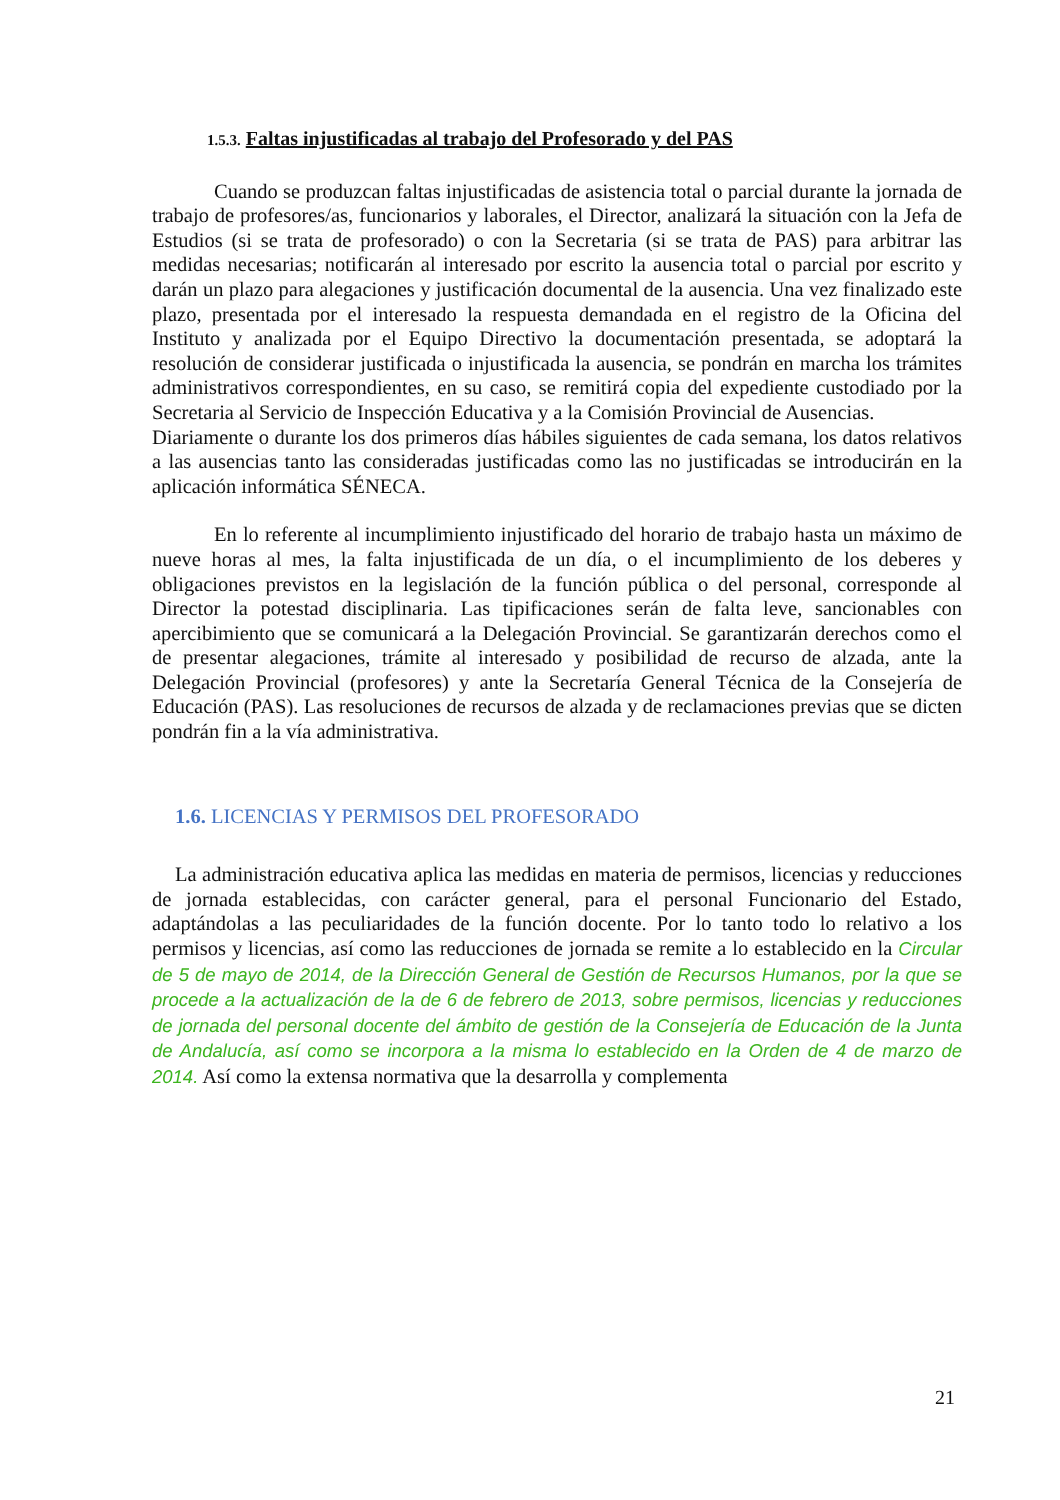1.5.3. Faltas injustificadas al trabajo del Profesorado y del PAS
Cuando se produzcan faltas injustificadas de asistencia total o parcial durante la jornada de trabajo de profesores/as, funcionarios y laborales, el Director, analizará la situación con la Jefa de Estudios (si se trata de profesorado) o con la Secretaria (si se trata de PAS) para arbitrar las medidas necesarias; notificarán al interesado por escrito la ausencia total o parcial por escrito y darán un plazo para alegaciones y justificación documental de la ausencia. Una vez finalizado este plazo, presentada por el interesado la respuesta demandada en el registro de la Oficina del Instituto y analizada por el Equipo Directivo la documentación presentada, se adoptará la resolución de considerar justificada o injustificada la ausencia, se pondrán en marcha los trámites administrativos correspondientes, en su caso, se remitirá copia del expediente custodiado por la Secretaria al Servicio de Inspección Educativa y a la Comisión Provincial de Ausencias.
Diariamente o durante los dos primeros días hábiles siguientes de cada semana, los datos relativos a las ausencias tanto las consideradas justificadas como las no justificadas se introducirán en la aplicación informática SÉNECA.
En lo referente al incumplimiento injustificado del horario de trabajo hasta un máximo de nueve horas al mes, la falta injustificada de un día, o el incumplimiento de los deberes y obligaciones previstos en la legislación de la función pública o del personal, corresponde al Director la potestad disciplinaria. Las tipificaciones serán de falta leve, sancionables con apercibimiento que se comunicará a la Delegación Provincial. Se garantizarán derechos como el de presentar alegaciones, trámite al interesado y posibilidad de recurso de alzada, ante la Delegación Provincial (profesores) y ante la Secretaría General Técnica de la Consejería de Educación (PAS). Las resoluciones de recursos de alzada y de reclamaciones previas que se dicten pondrán fin a la vía administrativa.
1.6. LICENCIAS Y PERMISOS DEL PROFESORADO
La administración educativa aplica las medidas en materia de permisos, licencias y reducciones de jornada establecidas, con carácter general, para el personal Funcionario del Estado, adaptándolas a las peculiaridades de la función docente. Por lo tanto todo lo relativo a los permisos y licencias, así como las reducciones de jornada se remite a lo establecido en la Circular de 5 de mayo de 2014, de la Dirección General de Gestión de Recursos Humanos, por la que se procede a la actualización de la de 6 de febrero de 2013, sobre permisos, licencias y reducciones de jornada del personal docente del ámbito de gestión de la Consejería de Educación de la Junta de Andalucía, así como se incorpora a la misma lo establecido en la Orden de 4 de marzo de 2014. Así como la extensa normativa que la desarrolla y complementa
21